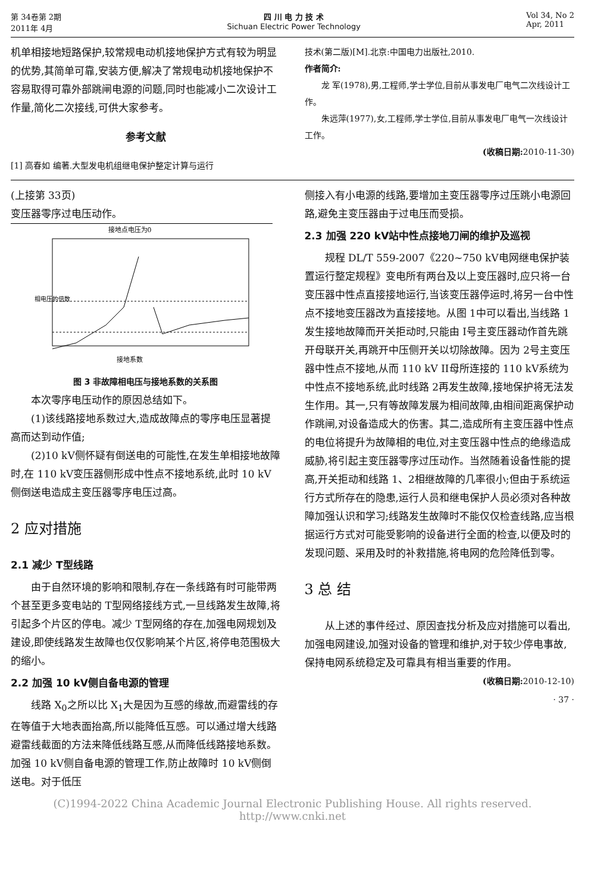第 34卷第 2期
2011年 4月
四 川 电 力 技 术
Sichuan Electric Power Technology
Vol 34, No 2
Apr, 2011
机单相接地短路保护,较常规电动机接地保护方式有较为明显的优势,其简单可靠,安装方便,解决了常规电动机接地保护不容易取得可靠外部跳闸电源的问题,同时也能减小二次设计工作量,简化二次接线,可供大家参考。
参考文献
[1] 高春如 编著.大型发电机组继电保护整定计算与运行
技术(第二版)[M].北京:中国电力出版社,2010.
作者简介:
龙 军(1978),男,工程师,学士学位,目前从事发电厂电气二次线设计工作。
朱远萍(1977),女,工程师,学士学位,目前从事发电厂电气一次线设计工作。
(收稿日期: 2010-11-30)
(上接第 33页)
变压器零序过电压动作。
接地点电压为0
接地系数
相电压的倍数
图 3 非故障相电压与接地系数的关系图
本次零序电压动作的原因总结如下。
(1)该线路接地系数过大,造成故障点的零序电压显著提高而达到动作值;
(2)10 kV侧怀疑有倒送电的可能性,在发生单相接地故障时,在 110 kV变压器侧形成中性点不接地系统,此时 10 kV侧倒送电造成主变压器零序电压过高。
2 应对措施
2.1 减少 T型线路
由于自然环境的影响和限制,存在一条线路有时可能带两个甚至更多变电站的 T型网络接线方式,一旦线路发生故障,将引起多个片区的停电。减少 T型网络的存在,加强电网规划及建设,即使线路发生故障也仅仅影响某个片区,将停电范围极大的缩小。
2.2 加强 10 kV侧自备电源的管理
线路 X<sub>0</sub>之所以比 X<sub>1</sub>大是因为互感的缘故,而避雷线的存在等值于大地表面抬高,所以能降低互感。可以通过增大线路避雷线截面的方法来降低线路互感,从而降低线路接地系数。加强 10 kV侧自备电源的管理工作,防止故障时 10 kV侧倒送电。对于低压
侧接入有小电源的线路,要增加主变压器零序过压跳小电源回路,避免主变压器由于过电压而受损。
2.3 加强 220 kV站中性点接地刀闸的维护及巡视
规程 DL/T 559-2007《220~750 kV电网继电保护装置运行整定规程》变电所有两台及以上变压器时,应只将一台变压器中性点直接接地运行,当该变压器停运时,将另一台中性点不接地变压器改为直接接地。从图 1中可以看出,当线路 1发生接地故障而开关拒动时,只能由 I号主变压器动作首先跳开母联开关,再跳开中压侧开关以切除故障。因为 2号主变压器中性点不接地,从而 110 kV II母所连接的 110 kV系统为中性点不接地系统,此时线路 2再发生故障,接地保护将无法发生作用。其一,只有等故障发展为相间故障,由相间距离保护动作跳闸,对设备造成大的伤害。其二,造成所有主变压器中性点的电位将提升为故障相的电位,对主变压器中性点的绝缘造成威胁,将引起主变压器零序过压动作。当然随着设备性能的提高,开关拒动和线路 1、2相继故障的几率很小;但由于系统运行方式所存在的隐患,运行人员和继电保护人员必须对各种故障加强认识和学习;线路发生故障时不能仅仅检查线路,应当根据运行方式对可能受影响的设备进行全面的检查,以便及时的发现问题、采用及时的补救措施,将电网的危险降低到零。
3 总 结
从上述的事件经过、原因查找分析及应对措施可以看出,加强电网建设,加强对设备的管理和维护,对于较少停电事故,保持电网系统稳定及可靠具有相当重要的作用。
(收稿日期: 2010-12-10)
· 37 ·
(C)1994-2022 China Academic Journal Electronic Publishing House. All rights reserved. http://www.cnki.net